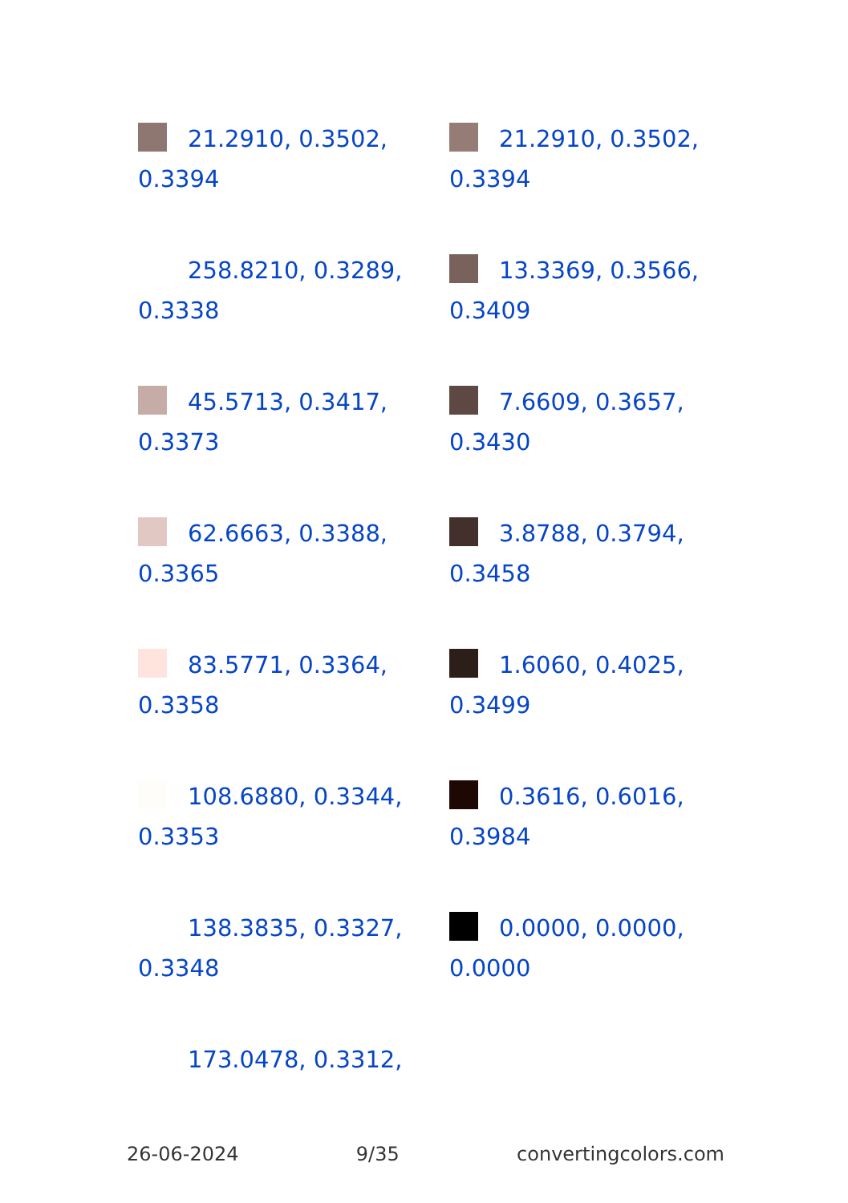21.2910, 0.3502, 0.3394
21.2910, 0.3502, 0.3394
258.8210, 0.3289, 0.3338
13.3369, 0.3566, 0.3409
45.5713, 0.3417, 0.3373
7.6609, 0.3657, 0.3430
62.6663, 0.3388, 0.3365
3.8788, 0.3794, 0.3458
83.5771, 0.3364, 0.3358
1.6060, 0.4025, 0.3499
108.6880, 0.3344, 0.3353
0.3616, 0.6016, 0.3984
138.3835, 0.3327, 0.3348
0.0000, 0.0000, 0.0000
173.0478, 0.3312,
26-06-2024 9/35 convertingcolors.com